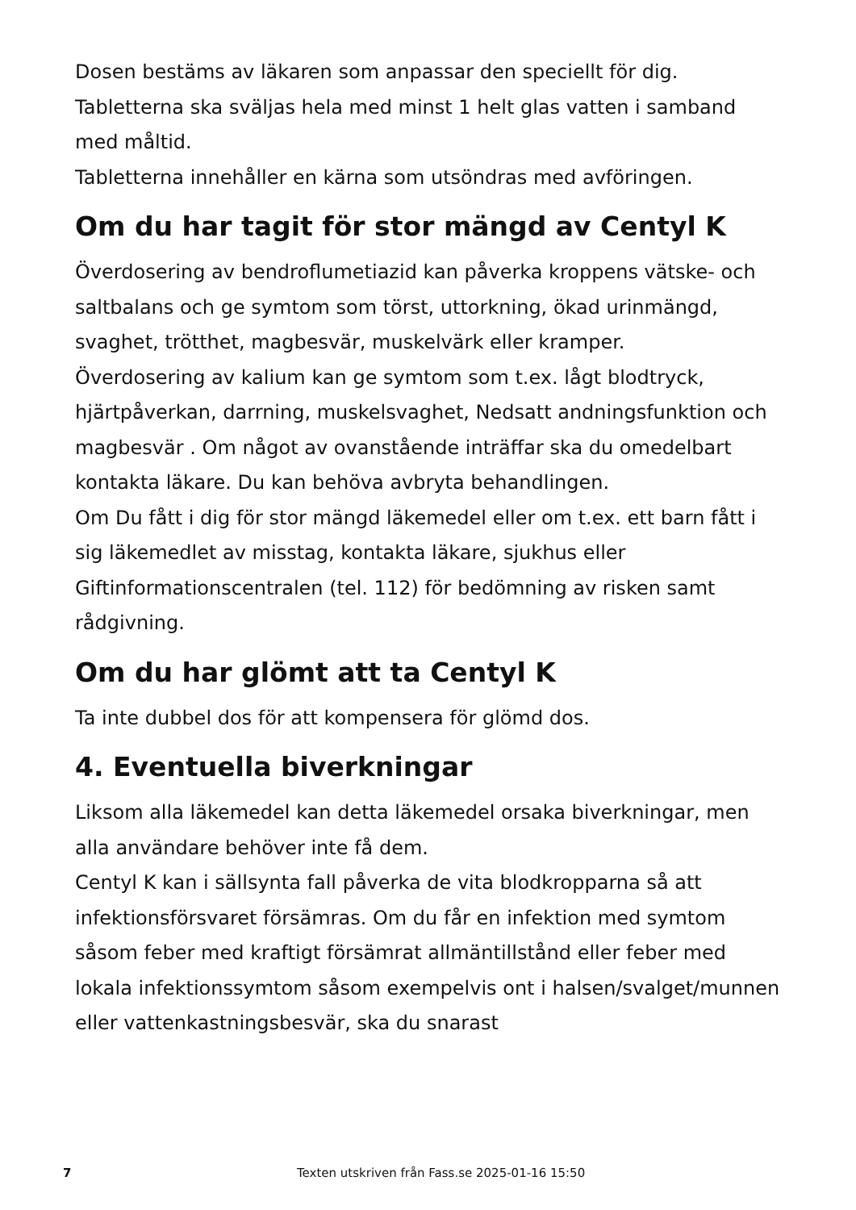Dosen bestäms av läkaren som anpassar den speciellt för dig.
Tabletterna ska sväljas hela med minst 1 helt glas vatten i samband med måltid.
Tabletterna innehåller en kärna som utsöndras med avföringen.
Om du har tagit för stor mängd av Centyl K
Överdosering av bendroflumetiazid kan påverka kroppens vätske- och saltbalans och ge symtom som törst, uttorkning, ökad urinmängd, svaghet, trötthet, magbesvär, muskelvärk eller kramper.
Överdosering av kalium kan ge symtom som t.ex. lågt blodtryck, hjärtpåverkan, darrning, muskelsvaghet, Nedsatt andningsfunktion och magbesvär . Om något av ovanstående inträffar ska du omedelbart kontakta läkare. Du kan behöva avbryta behandlingen.
Om Du fått i dig för stor mängd läkemedel eller om t.ex. ett barn fått i sig läkemedlet av misstag, kontakta läkare, sjukhus eller Giftinformationscentralen (tel. 112) för bedömning av risken samt rådgivning.
Om du har glömt att ta Centyl K
Ta inte dubbel dos för att kompensera för glömd dos.
4. Eventuella biverkningar
Liksom alla läkemedel kan detta läkemedel orsaka biverkningar, men alla användare behöver inte få dem.
Centyl K kan i sällsynta fall påverka de vita blodkropparna så att infektionsförsvaret försämras. Om du får en infektion med symtom såsom feber med kraftigt försämrat allmäntillstånd eller feber med lokala infektionssymtom såsom exempelvis ont i halsen/svalget/munnen eller vattenkastningsbesvär, ska du snarast
7 Texten utskriven från Fass.se 2025-01-16 15:50